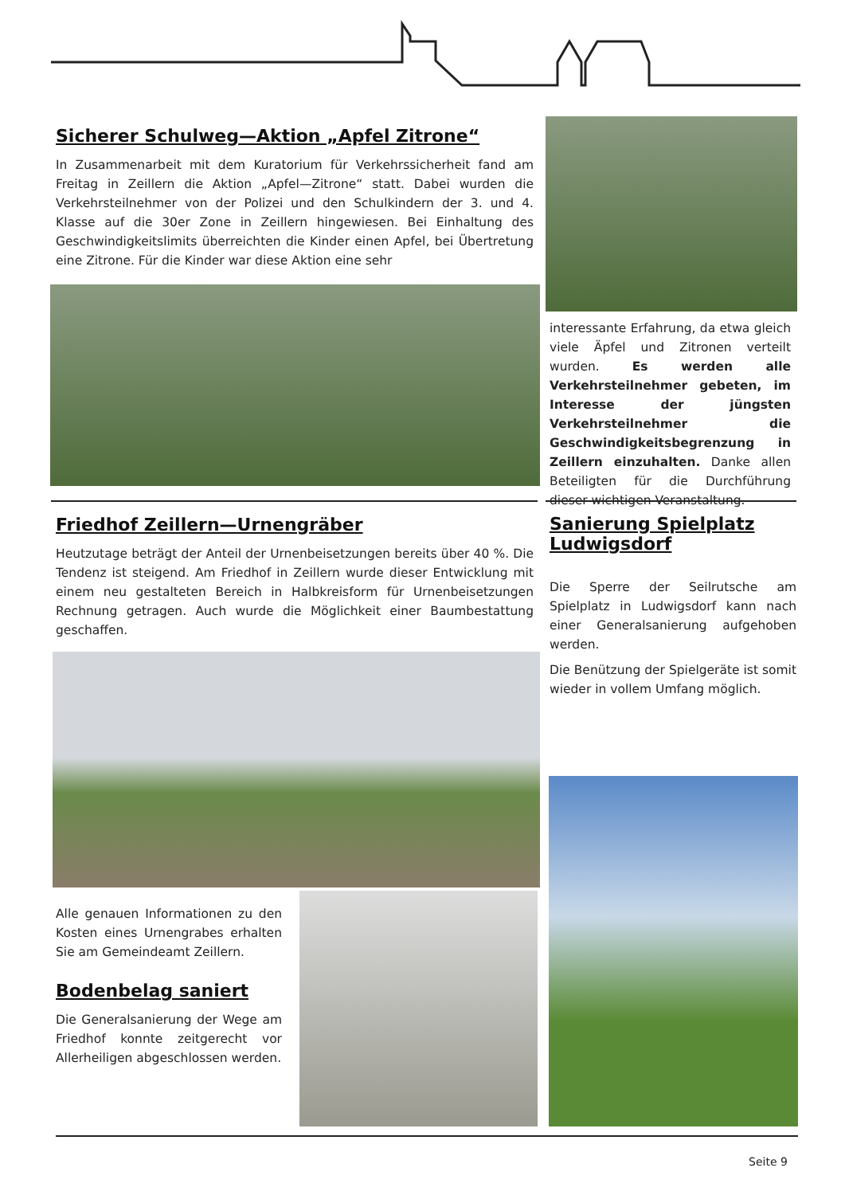Sicherer Schulweg—Aktion „Apfel Zitrone“
In Zusammenarbeit mit dem Kuratorium für Verkehrssicherheit fand am Freitag in Zeillern die Aktion „Apfel—Zitrone“ statt. Dabei wurden die Verkehrsteilnehmer von der Polizei und den Schulkindern der 3. und 4. Klasse auf die 30er Zone in Zeillern hingewiesen. Bei Einhaltung des Geschwindigkeitslimits überreichten die Kinder einen Apfel, bei Übertretung eine Zitrone. Für die Kinder war diese Aktion eine sehr
interessante Erfahrung, da etwa gleich viele Äpfel und Zitronen verteilt wurden. Es werden alle Verkehrsteilnehmer gebeten, im Interesse der jüngsten Verkehrsteilnehmer die Geschwindigkeitsbegrenzung in Zeillern einzuhalten. Danke allen Beteiligten für die Durchführung dieser wichtigen Veranstaltung.
Friedhof Zeillern—Urnengräber
Heutzutage beträgt der Anteil der Urnenbeisetzungen bereits über 40 %. Die Tendenz ist steigend. Am Friedhof in Zeillern wurde dieser Entwicklung mit einem neu gestalteten Bereich in Halbkreisform für Urnenbeisetzungen Rechnung getragen. Auch wurde die Möglichkeit einer Baumbestattung geschaffen.
Sanierung Spielplatz Ludwigsdorf
Die Sperre der Seilrutsche am Spielplatz in Ludwigsdorf kann nach einer Generalsanierung aufgehoben werden.
Die Benützung der Spielgeräte ist somit wieder in vollem Umfang möglich.
Alle genauen Informationen zu den Kosten eines Urnengrabes erhalten Sie am Gemeindeamt Zeillern.
Bodenbelag saniert
Die Generalsanierung der Wege am Friedhof konnte zeitgerecht vor Allerheiligen abgeschlossen werden.
Seite 9